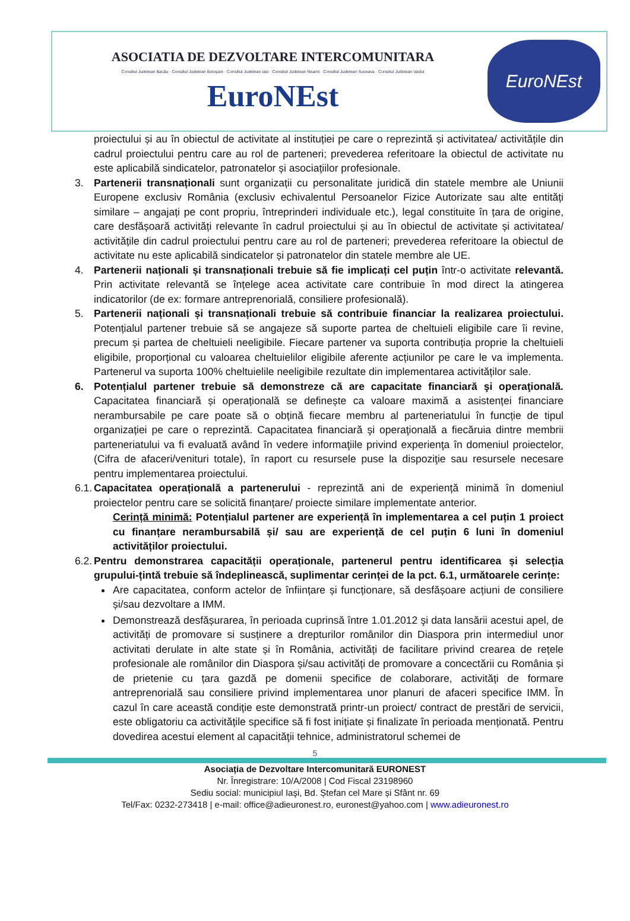ASOCIATIA DE DEZVOLTARE INTERCOMUNITARA
Consiliul Judetean Bacău · Consiliul Judetean Botoșani · Consiliul Judetean Iasi · Consiliul Judetean Neamt · Consiliul Judetean Suceava · Consiliul Judetean Vaslui
EuroNEst
EuroNEst
proiectului și au în obiectul de activitate al instituției pe care o reprezintă și activitatea/ activitățile din cadrul proiectului pentru care au rol de parteneri; prevederea referitoare la obiectul de activitate nu este aplicabilă sindicatelor, patronatelor și asociațiilor profesionale.
3. Partenerii transnaționali sunt organizații cu personalitate juridică din statele membre ale Uniunii Europene exclusiv România (exclusiv echivalentul Persoanelor Fizice Autorizate sau alte entități similare – angajați pe cont propriu, întreprinderi individuale etc.), legal constituite în țara de origine, care desfășoară activități relevante în cadrul proiectului și au în obiectul de activitate și activitatea/ activitățile din cadrul proiectului pentru care au rol de parteneri; prevederea referitoare la obiectul de activitate nu este aplicabilă sindicatelor și patronatelor din statele membre ale UE.
4. Partenerii naționali și transnaționali trebuie să fie implicați cel puțin într-o activitate relevantă. Prin activitate relevantă se înțelege acea activitate care contribuie în mod direct la atingerea indicatorilor (de ex: formare antreprenorială, consiliere profesională).
5. Partenerii naționali și transnaționali trebuie să contribuie financiar la realizarea proiectului. Potențialul partener trebuie să se angajeze să suporte partea de cheltuieli eligibile care îi revine, precum și partea de cheltuieli neeligibile. Fiecare partener va suporta contribuția proprie la cheltuieli eligibile, proporțional cu valoarea cheltuielilor eligibile aferente acțiunilor pe care le va implementa. Partenerul va suporta 100% cheltuielile neeligibile rezultate din implementarea activităților sale.
6. Potențialul partener trebuie să demonstreze că are capacitate financiară şi operaţională. Capacitatea financiară și operațională se definește ca valoare maximă a asistenței financiare nerambursabile pe care poate să o obțină fiecare membru al parteneriatului în funcție de tipul organizației pe care o reprezintă. Capacitatea financiară şi operaţională a fiecăruia dintre membrii parteneriatului va fi evaluată având în vedere informaţiile privind experienţa în domeniul proiectelor, (Cifra de afaceri/venituri totale), în raport cu resursele puse la dispoziţie sau resursele necesare pentru implementarea proiectului.
6.1.
Capacitatea operațională a partenerului - reprezintă ani de experiență minimă în domeniul proiectelor pentru care se solicită finanțare/ proiecte similare implementate anterior.
Cerință minimă: Potențialul partener are experiență în implementarea a cel puțin 1 proiect cu finanțare nerambursabilă și/ sau are experiență de cel puțin 6 luni în domeniul activităților proiectului.
6.2.
Pentru demonstrarea capacității operaționale, partenerul pentru identificarea și selecția grupului-țintă trebuie să îndeplinească, suplimentar cerinței de la pct. 6.1, următoarele cerințe:
Are capacitatea, conform actelor de înființare și funcționare, să desfășoare acțiuni de consiliere și/sau dezvoltare a IMM.
Demonstrează desfășurarea, în perioada cuprinsă între 1.01.2012 şi data lansării acestui apel, de activități de promovare si susținere a drepturilor românilor din Diaspora prin intermediul unor activitati derulate in alte state și în România, activități de facilitare privind crearea de rețele profesionale ale românilor din Diaspora și/sau activități de promovare a concectării cu România și de prietenie cu țara gazdă pe domenii specifice de colaborare, activități de formare antreprenorială sau consiliere privind implementarea unor planuri de afaceri specifice IMM. În cazul în care această condiție este demonstrată printr-un proiect/ contract de prestări de servicii, este obligatoriu ca activitățile specifice să fi fost inițiate și finalizate în perioada menționată. Pentru dovedirea acestui element al capacităţii tehnice, administratorul schemei de
5
Asociația de Dezvoltare Intercomunitară EURONEST
Nr. Înregistrare: 10/A/2008 | Cod Fiscal 23198960
Sediu social: municipiul Iaşi, Bd. Ștefan cel Mare și Sfânt nr. 69
Tel/Fax: 0232-273418 | e-mail: office@adieuronest.ro, euronest@yahoo.com | www.adieuronest.ro